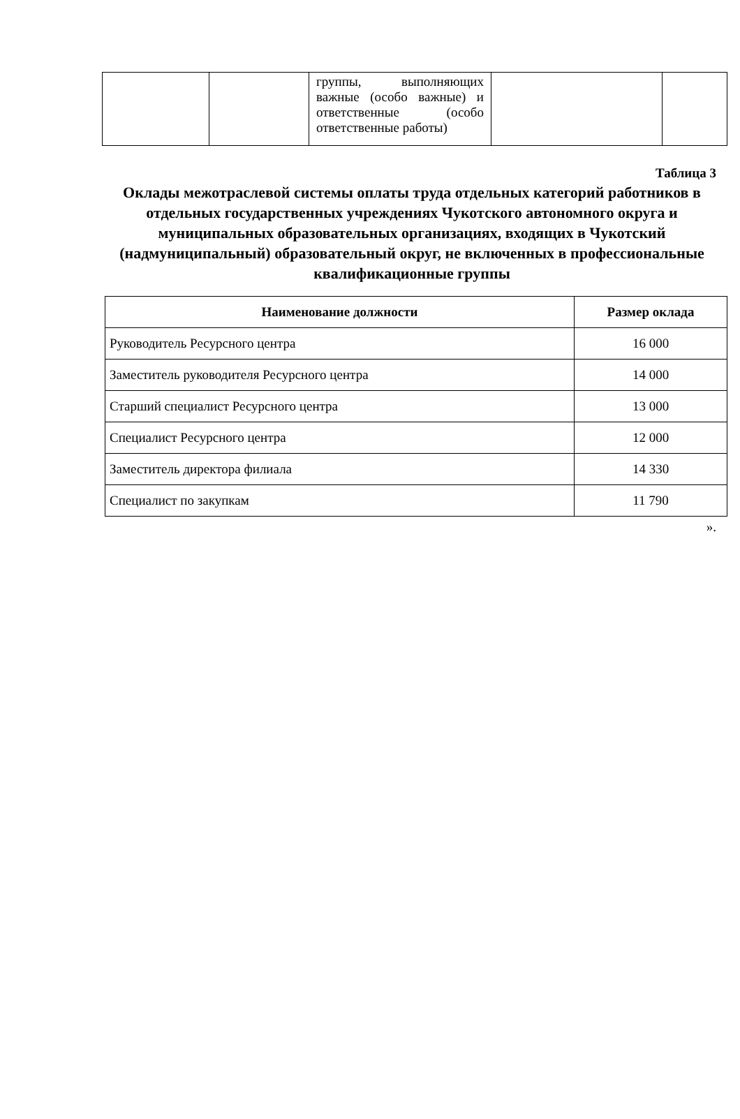| | | группы, выполняющих важные (особо важные) и ответственные (особо ответственные работы) | | |
Таблица 3
Оклады межотраслевой системы оплаты труда отдельных категорий работников в отдельных государственных учреждениях Чукотского автономного округа и муниципальных образовательных организациях, входящих в Чукотский (надмуниципальный) образовательный округ, не включенных в профессиональные квалификационные группы
| Наименование должности | Размер оклада |
| --- | --- |
| Руководитель Ресурсного центра | 16 000 |
| Заместитель руководителя Ресурсного центра | 14 000 |
| Старший специалист Ресурсного центра | 13 000 |
| Специалист Ресурсного центра | 12 000 |
| Заместитель директора филиала | 14 330 |
| Специалист по закупкам | 11 790 |
».